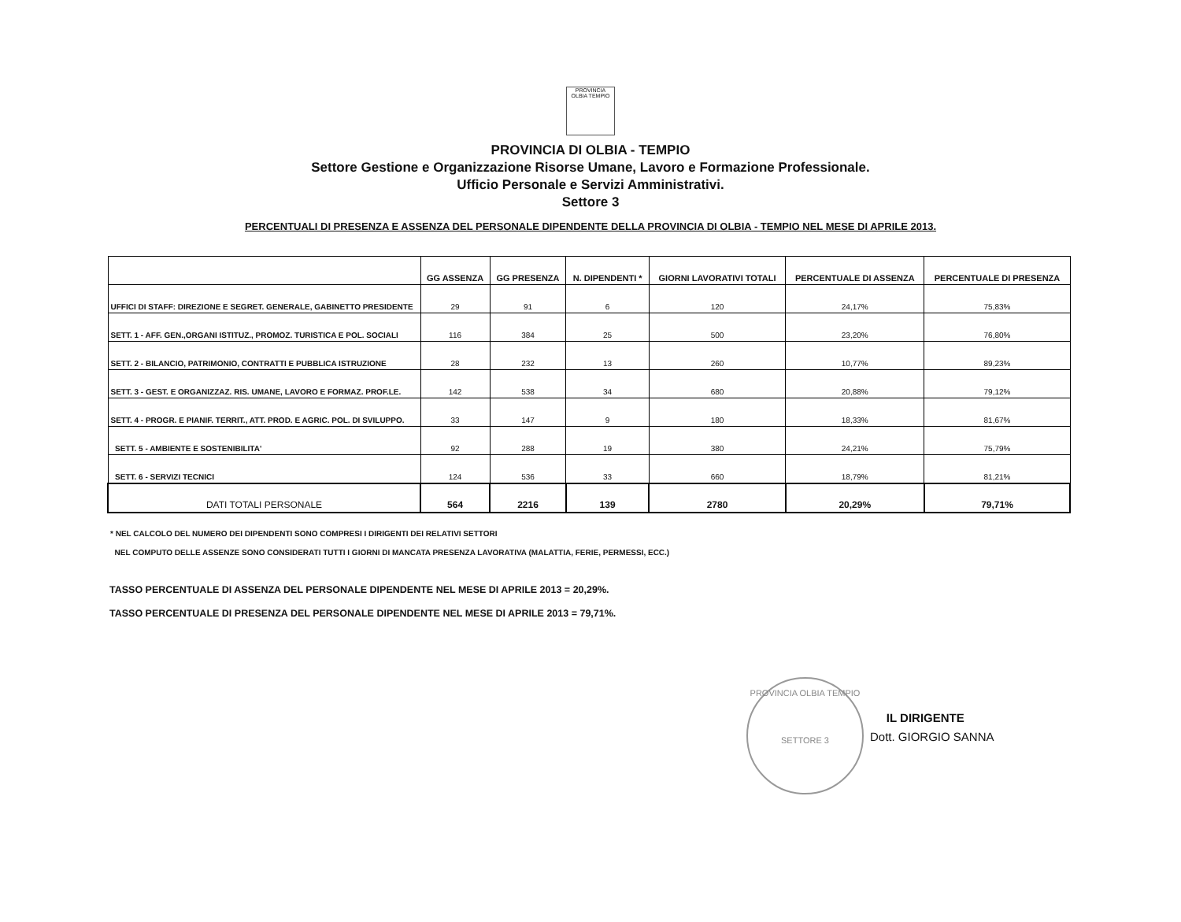PROVINCIA OLBIA TEMPIO
PROVINCIA DI OLBIA - TEMPIO
Settore Gestione e Organizzazione Risorse Umane, Lavoro e Formazione Professionale.
Ufficio Personale e Servizi Amministrativi.
Settore 3
PERCENTUALI DI PRESENZA E ASSENZA DEL PERSONALE DIPENDENTE DELLA PROVINCIA DI OLBIA - TEMPIO NEL MESE DI APRILE 2013.
| | GG ASSENZA | GG PRESENZA | N. DIPENDENTI * | GIORNI LAVORATIVI TOTALI | PERCENTUALE DI ASSENZA | PERCENTUALE DI PRESENZA |
| --- | --- | --- | --- | --- | --- | --- |
| UFFICI DI STAFF: DIREZIONE E SEGRET. GENERALE, GABINETTO PRESIDENTE | 29 | 91 | 6 | 120 | 24,17% | 75,83% |
| SETT. 1 - AFF. GEN.,ORGANI ISTITUZ., PROMOZ. TURISTICA E POL. SOCIALI | 116 | 384 | 25 | 500 | 23,20% | 76,80% |
| SETT. 2 - BILANCIO, PATRIMONIO, CONTRATTI E PUBBLICA ISTRUZIONE | 28 | 232 | 13 | 260 | 10,77% | 89,23% |
| SETT. 3 - GEST. E ORGANIZZAZ. RIS. UMANE, LAVORO E FORMAZ. PROF.LE. | 142 | 538 | 34 | 680 | 20,88% | 79,12% |
| SETT. 4 - PROGR. E PIANIF. TERRIT., ATT. PROD. E AGRIC. POL. DI SVILUPPO. | 33 | 147 | 9 | 180 | 18,33% | 81,67% |
| SETT. 5 - AMBIENTE E SOSTENIBILITA' | 92 | 288 | 19 | 380 | 24,21% | 75,79% |
| SETT. 6 - SERVIZI TECNICI | 124 | 536 | 33 | 660 | 18,79% | 81,21% |
| DATI TOTALI PERSONALE | 564 | 2216 | 139 | 2780 | 20,29% | 79,71% |
* NEL CALCOLO DEL NUMERO DEI DIPENDENTI SONO COMPRESI I DIRIGENTI DEI RELATIVI SETTORI
NEL COMPUTO DELLE ASSENZE SONO CONSIDERATI TUTTI I GIORNI DI MANCATA PRESENZA LAVORATIVA (MALATTIA, FERIE, PERMESSI, ECC.)
TASSO PERCENTUALE DI ASSENZA DEL PERSONALE DIPENDENTE NEL MESE DI APRILE 2013 = 20,29%.
TASSO PERCENTUALE DI PRESENZA DEL PERSONALE DIPENDENTE NEL MESE DI APRILE 2013 = 79,71%.
PROVINCIA OLBIA TEMPIO
SETTORE 3
IL DIRIGENTE
Dott. GIORGIO SANNA